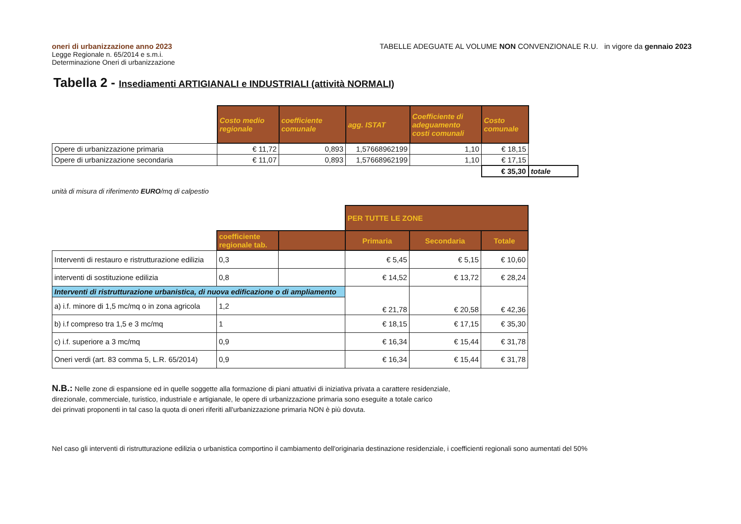oneri di urbanizzazione anno 2023
Legge Regionale n. 65/2014 e s.m.i.
Determinazione Oneri di urbanizzazione
TABELLE ADEGUATE AL VOLUME NON CONVENZIONALE R.U. in vigore da gennaio 2023
Tabella 2 - Insediamenti ARTIGIANALI e INDUSTRIALI (attività NORMALI)
| | Costo medio regionale | coefficiente comunale | agg. ISTAT | Coefficiente di adeguamento costi comunali | Costo comunale | |
| Opere di urbanizzazione primaria | € 11,72 | 0,893 | 1,57668962199 | 1,10 | € 18,15 | |
| Opere di urbanizzazione secondaria | € 11,07 | 0,893 | 1,57668962199 | 1,10 | € 17,15 | |
| | | | | | € 35,30 | totale |
unità di misura di riferimento EURO/mq di calpestio
| | | | PER TUTTE LE ZONE | | |
| | coefficiente regionale tab. | | Primaria | Secondaria | Totale |
| Interventi di restauro e ristrutturazione edilizia | 0,3 | | € 5,45 | € 5,15 | € 10,60 |
| interventi di sostituzione edilizia | 0,8 | | € 14,52 | € 13,72 | € 28,24 |
| Interventi di ristrutturazione urbanistica, di nuova edificazione o di ampliamento | | | € 21,78 | € 20,58 | € 42,36 |
| a) i.f. minore di 1,5 mc/mq o in zona agricola | 1,2 | | | | |
| b) i.f compreso tra 1,5 e 3 mc/mq | 1 | | € 18,15 | € 17,15 | € 35,30 |
| c) i.f. superiore a 3 mc/mq | 0,9 | | € 16,34 | € 15,44 | € 31,78 |
| Oneri verdi (art. 83 comma 5, L.R. 65/2014) | 0,9 | | € 16,34 | € 15,44 | € 31,78 |
N.B.: Nelle zone di espansione ed in quelle soggette alla formazione di piani attuativi di iniziativa privata a carattere residenziale,
direzionale, commerciale, turistico, industriale e artigianale, le opere di urbanizzazione primaria sono eseguite a totale carico
dei prinvati proponenti in tal caso la quota di oneri riferiti all'urbanizzazione primaria NON è più dovuta.
Nel caso gli interventi di ristrutturazione edilizia o urbanistica comportino il cambiamento dell'originaria destinazione residenziale, i coefficienti regionali sono aumentati del 50%